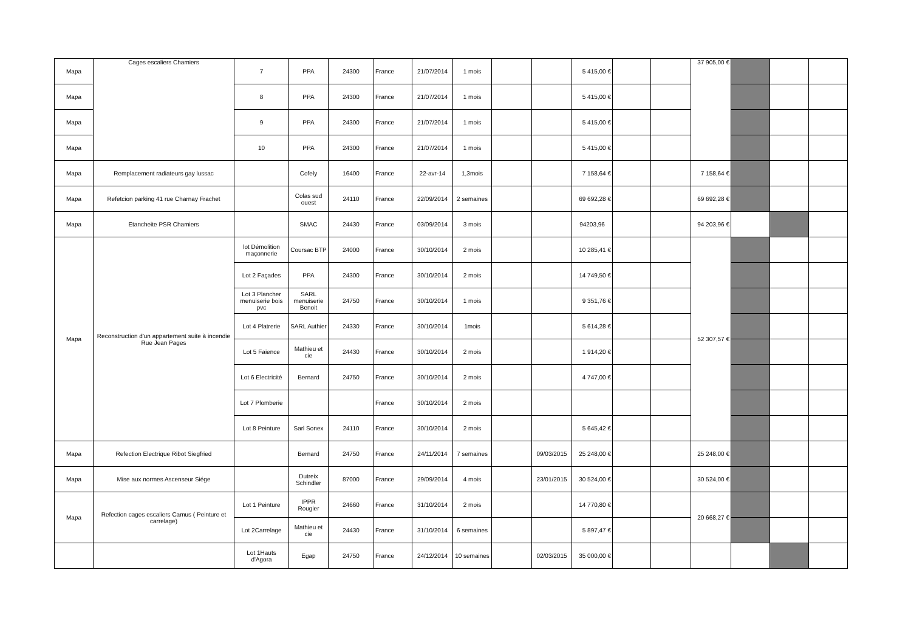| Mapa | Cages escaliers Chamiers | 7 | PPA | 24300 | France | 21/07/2014 | 1 mois | | | 5 415,00 € | | | 37 905,00 € | | | |
| Mapa | | 8 | PPA | 24300 | France | 21/07/2014 | 1 mois | | | 5 415,00 € | | | | | | |
| Mapa | | 9 | PPA | 24300 | France | 21/07/2014 | 1 mois | | | 5 415,00 € | | | | | | |
| Mapa | | 10 | PPA | 24300 | France | 21/07/2014 | 1 mois | | | 5 415,00 € | | | | | | |
| Mapa | Remplacement radiateurs gay lussac | | Cofely | 16400 | France | 22-avr-14 | 1,3mois | | | 7 158,64 € | | | 7 158,64 € | | | |
| Mapa | Refetcion parking 41 rue Charnay Frachet | | Colas sud ouest | 24110 | France | 22/09/2014 | 2 semaines | | | 69 692,28 € | | | 69 692,28 € | | | |
| Mapa | Etancheite PSR Chamiers | | SMAC | 24430 | France | 03/09/2014 | 3 mois | | | 94203,96 | | | 94 203,96 € | | | |
| Mapa | Reconstruction d'un appartement suite à incendie Rue Jean Pages | lot Démolition maçonnerie | Coursac BTP | 24000 | France | 30/10/2014 | 2 mois | | | 10 285,41 € | | | 52 307,57 € | | | |
| | | Lot 2 Façades | PPA | 24300 | France | 30/10/2014 | 2 mois | | | 14 749,50 € | | | | | | |
| | | Lot 3 Plancher menuiserie bois pvc | SARL menuiserie Benoit | 24750 | France | 30/10/2014 | 1 mois | | | 9 351,76 € | | | | | | |
| | | Lot 4 Platrerie | SARL Authier | 24330 | France | 30/10/2014 | 1mois | | | 5 614,28 € | | | | | | |
| | | Lot 5 Faience | Mathieu et cie | 24430 | France | 30/10/2014 | 2 mois | | | 1 914,20 € | | | | | | |
| | | Lot 6 Electricité | Bernard | 24750 | France | 30/10/2014 | 2 mois | | | 4 747,00 € | | | | | | |
| | | Lot 7 Plomberie | | | France | 30/10/2014 | 2 mois | | | | | | | | | |
| | | Lot 8 Peinture | Sarl Sonex | 24110 | France | 30/10/2014 | 2 mois | | | 5 645,42 € | | | | | | |
| Mapa | Refection Electrique Ribot Siegfried | | Bernard | 24750 | France | 24/11/2014 | 7 semaines | | 09/03/2015 | 25 248,00 € | | | 25 248,00 € | | | |
| Mapa | Mise aux normes Ascenseur Siége | | Dutreix Schindler | 87000 | France | 29/09/2014 | 4 mois | | 23/01/2015 | 30 524,00 € | | | 30 524,00 € | | | |
| Mapa | Refection cages escaliers Camus ( Peinture et carrelage) | Lot 1 Peinture | IPPR Rougier | 24660 | France | 31/10/2014 | 2 mois | | | 14 770,80 € | | | 20 668,27 € | | | |
| | | Lot 2Carrelage | Mathieu et cie | 24430 | France | 31/10/2014 | 6 semaines | | | 5 897,47 € | | | | | | |
| | | Lot 1Hauts d'Agora | Egap | 24750 | France | 24/12/2014 | 10 semaines | | 02/03/2015 | 35 000,00 € | | | | | | |